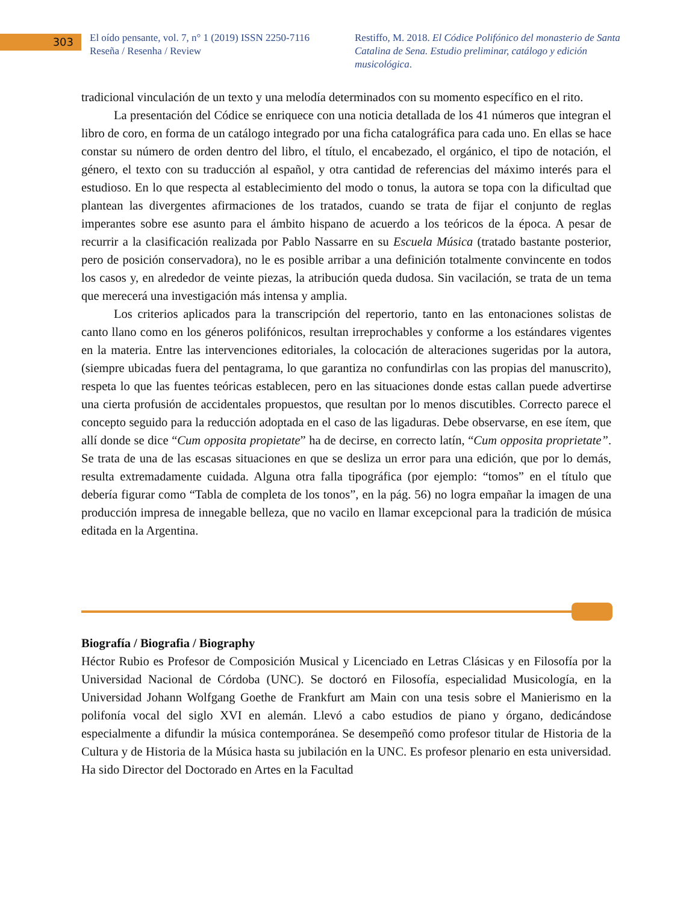303
El oído pensante, vol. 7, n° 1 (2019) ISSN 2250-7116
Reseña / Resenha / Review
Restiffo, M. 2018. El Códice Polifónico del monasterio de Santa Catalina de Sena. Estudio preliminar, catálogo y edición musicológica.
tradicional vinculación de un texto y una melodía determinados con su momento específico en el rito.
La presentación del Códice se enriquece con una noticia detallada de los 41 números que integran el libro de coro, en forma de un catálogo integrado por una ficha catalográfica para cada uno. En ellas se hace constar su número de orden dentro del libro, el título, el encabezado, el orgánico, el tipo de notación, el género, el texto con su traducción al español, y otra cantidad de referencias del máximo interés para el estudioso. En lo que respecta al establecimiento del modo o tonus, la autora se topa con la dificultad que plantean las divergentes afirmaciones de los tratados, cuando se trata de fijar el conjunto de reglas imperantes sobre ese asunto para el ámbito hispano de acuerdo a los teóricos de la época. A pesar de recurrir a la clasificación realizada por Pablo Nassarre en su Escuela Música (tratado bastante posterior, pero de posición conservadora), no le es posible arribar a una definición totalmente convincente en todos los casos y, en alrededor de veinte piezas, la atribución queda dudosa. Sin vacilación, se trata de un tema que merecerá una investigación más intensa y amplia.
Los criterios aplicados para la transcripción del repertorio, tanto en las entonaciones solistas de canto llano como en los géneros polifónicos, resultan irreprochables y conforme a los estándares vigentes en la materia. Entre las intervenciones editoriales, la colocación de alteraciones sugeridas por la autora, (siempre ubicadas fuera del pentagrama, lo que garantiza no confundirlas con las propias del manuscrito), respeta lo que las fuentes teóricas establecen, pero en las situaciones donde estas callan puede advertirse una cierta profusión de accidentales propuestos, que resultan por lo menos discutibles. Correcto parece el concepto seguido para la reducción adoptada en el caso de las ligaduras. Debe observarse, en ese ítem, que allí donde se dice “Cum opposita propietate” ha de decirse, en correcto latín, “Cum opposita proprietate”. Se trata de una de las escasas situaciones en que se desliza un error para una edición, que por lo demás, resulta extremadamente cuidada. Alguna otra falla tipográfica (por ejemplo: “tomos” en el título que debería figurar como “Tabla de completa de los tonos”, en la pág. 56) no logra empañar la imagen de una producción impresa de innegable belleza, que no vacilo en llamar excepcional para la tradición de música editada en la Argentina.
Biografía / Biografia / Biography
Héctor Rubio es Profesor de Composición Musical y Licenciado en Letras Clásicas y en Filosofía por la Universidad Nacional de Córdoba (UNC). Se doctoró en Filosofía, especialidad Musicología, en la Universidad Johann Wolfgang Goethe de Frankfurt am Main con una tesis sobre el Manierismo en la polifonía vocal del siglo XVI en alemán. Llevó a cabo estudios de piano y órgano, dedicándose especialmente a difundir la música contemporánea. Se desempeñó como profesor titular de Historia de la Cultura y de Historia de la Música hasta su jubilación en la UNC. Es profesor plenario en esta universidad. Ha sido Director del Doctorado en Artes en la Facultad